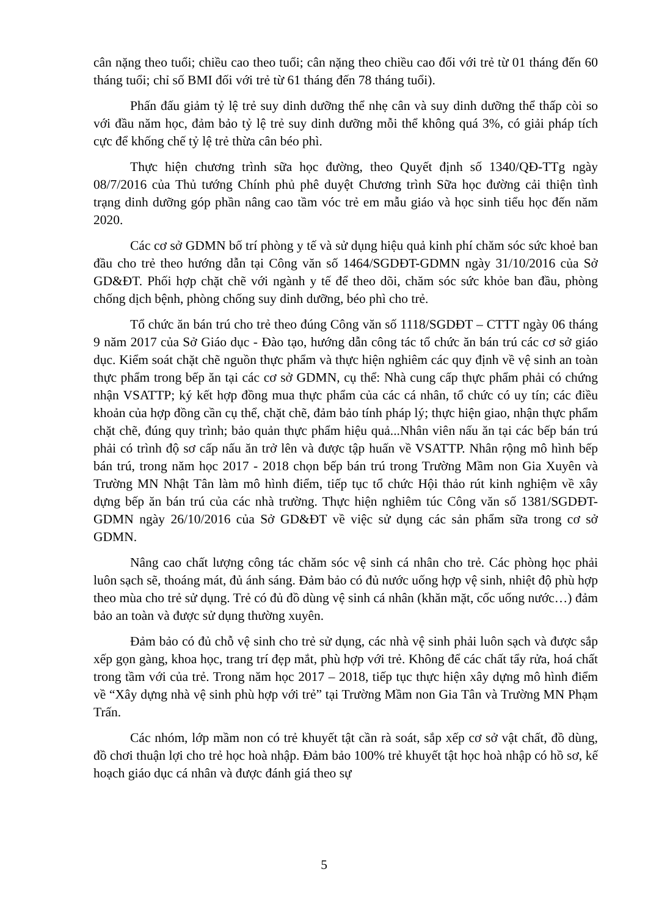cân nặng theo tuổi; chiều cao theo tuổi; cân nặng theo chiều cao đối với trẻ từ 01 tháng đến 60 tháng tuổi; chỉ số BMI đối với trẻ từ 61 tháng đến 78 tháng tuổi).
Phấn đấu giảm tỷ lệ trẻ suy dinh dưỡng thể nhẹ cân và suy dinh dưỡng thể thấp còi so với đầu năm học, đảm bảo tỷ lệ trẻ suy dinh dưỡng mỗi thể không quá 3%, có giải pháp tích cực để khống chế tỷ lệ trẻ thừa cân béo phì.
Thực hiện chương trình sữa học đường, theo Quyết định số 1340/QĐ-TTg ngày 08/7/2016 của Thủ tướng Chính phủ phê duyệt Chương trình Sữa học đường cải thiện tình trạng dinh dưỡng góp phần nâng cao tầm vóc trẻ em mẫu giáo và học sinh tiểu học đến năm 2020.
Các cơ sở GDMN bố trí phòng y tế và sử dụng hiệu quả kinh phí chăm sóc sức khoẻ ban đầu cho trẻ theo hướng dẫn tại Công văn số 1464/SGDĐT-GDMN ngày 31/10/2016 của Sở GD&ĐT. Phối hợp chặt chẽ với ngành y tế để theo dõi, chăm sóc sức khỏe ban đầu, phòng chống dịch bệnh, phòng chống suy dinh dưỡng, béo phì cho trẻ.
Tổ chức ăn bán trú cho trẻ theo đúng Công văn số 1118/SGDĐT – CTTT ngày 06 tháng 9 năm 2017 của Sở Giáo dục - Đào tạo, hướng dẫn công tác tổ chức ăn bán trú các cơ sở giáo dục. Kiểm soát chặt chẽ nguồn thực phẩm và thực hiện nghiêm các quy định về vệ sinh an toàn thực phẩm trong bếp ăn tại các cơ sở GDMN, cụ thể: Nhà cung cấp thực phẩm phải có chứng nhận VSATTP; ký kết hợp đồng mua thực phẩm của các cá nhân, tổ chức có uy tín; các điều khoản của hợp đồng cần cụ thể, chặt chẽ, đảm bảo tính pháp lý; thực hiện giao, nhận thực phẩm chặt chẽ, đúng quy trình; bảo quản thực phẩm hiệu quả...Nhân viên nấu ăn tại các bếp bán trú phải có trình độ sơ cấp nấu ăn trở lên và được tập huấn về VSATTP. Nhân rộng mô hình bếp bán trú, trong năm học 2017 - 2018 chọn bếp bán trú trong Trường Mầm non Gia Xuyên và Trường MN Nhật Tân làm mô hình điểm, tiếp tục tổ chức Hội thảo rút kinh nghiệm về xây dựng bếp ăn bán trú của các nhà trường. Thực hiện nghiêm túc Công văn số 1381/SGDĐT-GDMN ngày 26/10/2016 của Sở GD&ĐT về việc sử dụng các sản phẩm sữa trong cơ sở GDMN.
Nâng cao chất lượng công tác chăm sóc vệ sinh cá nhân cho trẻ. Các phòng học phải luôn sạch sẽ, thoáng mát, đủ ánh sáng. Đảm bảo có đủ nước uống hợp vệ sinh, nhiệt độ phù hợp theo mùa cho trẻ sử dụng. Trẻ có đủ đồ dùng vệ sinh cá nhân (khăn mặt, cốc uống nước…) đảm bảo an toàn và được sử dụng thường xuyên.
Đảm bảo có đủ chỗ vệ sinh cho trẻ sử dụng, các nhà vệ sinh phải luôn sạch và được sắp xếp gọn gàng, khoa học, trang trí đẹp mắt, phù hợp với trẻ. Không để các chất tẩy rửa, hoá chất trong tầm với của trẻ. Trong năm học 2017 – 2018, tiếp tục thực hiện xây dựng mô hình điểm về “Xây dựng nhà vệ sinh phù hợp với trẻ” tại Trường Mầm non Gia Tân và Trường MN Phạm Trấn.
Các nhóm, lớp mầm non có trẻ khuyết tật cần rà soát, sắp xếp cơ sở vật chất, đồ dùng, đồ chơi thuận lợi cho trẻ học hoà nhập. Đảm bảo 100% trẻ khuyết tật học hoà nhập có hồ sơ, kế hoạch giáo dục cá nhân và được đánh giá theo sự
5